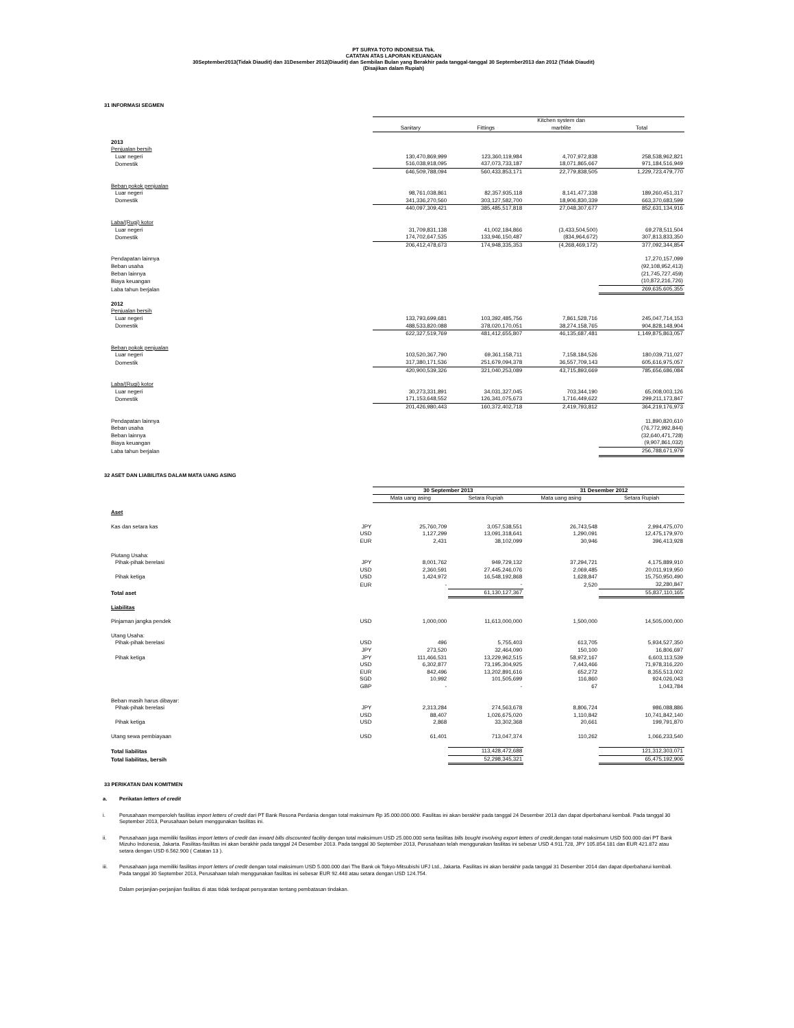PT SURYA TOTO INDONESIA Tbk.
CATATAN ATAS LAPORAN KEUANGAN
30September2013(Tidak Diaudit) dan 31Desember 2012(Diaudit) dan Sembilan Bulan yang Berakhir pada tanggal-tanggal 30 September2013 dan 2012 (Tidak Diaudit)
(Disajikan dalam Rupiah)
31 INFORMASI SEGMEN
| | | | Kitchen system dan | |
| --- | --- | --- | --- | --- |
| | Sanitary | Fittings | marblite | Total |
| 2013 | | | | |
| Penjualan bersih | | | | |
| Luar negeri | 130,470,869,999 | 123,360,119,984 | 4,707,972,838 | 258,538,962,821 |
| Domestik | 516,038,918,095 | 437,073,733,187 | 18,071,865,667 | 971,184,516,949 |
| | 646,509,788,094 | 560,433,853,171 | 22,779,838,505 | 1,229,723,479,770 |
| Beban pokok penjualan | | | | |
| Luar negeri | 98,761,038,861 | 82,357,935,118 | 8,141,477,338 | 189,260,451,317 |
| Domestik | 341,336,270,560 | 303,127,582,700 | 18,906,830,339 | 663,370,683,599 |
| | 440,097,309,421 | 385,485,517,818 | 27,048,307,677 | 852,631,134,916 |
| Laba/(Rugi) kotor | | | | |
| Luar negeri | 31,709,831,138 | 41,002,184,866 | (3,433,504,500) | 69,278,511,504 |
| Domestik | 174,702,647,535 | 133,946,150,487 | (834,964,672) | 307,813,833,350 |
| | 206,412,478,673 | 174,948,335,353 | (4,268,469,172) | 377,092,344,854 |
| Pendapatan lainnya | | | | 17,270,157,099 |
| Beban usaha | | | | (92,108,952,413) |
| Beban lainnya | | | | (21,745,727,459) |
| Biaya keuangan | | | | (10,872,216,726) |
| Laba tahun berjalan | | | | 269,635,605,355 |
| 2012 | | | | |
| Penjualan bersih | | | | |
| Luar negeri | 133,793,699,681 | 103,392,485,756 | 7,861,528,716 | 245,047,714,153 |
| Domestik | 488,533,820,088 | 378,020,170,051 | 38,274,158,765 | 904,828,148,904 |
| | 622,327,519,769 | 481,412,655,807 | 46,135,687,481 | 1,149,875,863,057 |
| Beban pokok penjualan | | | | |
| Luar negeri | 103,520,367,790 | 69,361,158,711 | 7,158,184,526 | 180,039,711,027 |
| Domestik | 317,380,171,536 | 251,679,094,378 | 36,557,709,143 | 605,616,975,057 |
| | 420,900,539,326 | 321,040,253,089 | 43,715,893,669 | 785,656,686,084 |
| Laba/(Rugi) kotor | | | | |
| Luar negeri | 30,273,331,891 | 34,031,327,045 | 703,344,190 | 65,008,003,126 |
| Domestik | 171,153,648,552 | 126,341,075,673 | 1,716,449,622 | 299,211,173,847 |
| | 201,426,980,443 | 160,372,402,718 | 2,419,793,812 | 364,219,176,973 |
| Pendapatan lainnya | | | | 11,890,820,610 |
| Beban usaha | | | | (76,772,992,844) |
| Beban lainnya | | | | (32,640,471,728) |
| Biaya keuangan | | | | (9,907,861,032) |
| Laba tahun berjalan | | | | 256,788,671,979 |
32 ASET DAN LIABILITAS DALAM MATA UANG ASING
| | | 30 September 2013 | | 31 Desember 2012 | |
| --- | --- | --- | --- | --- | --- |
| | | Mata uang asing | Setara Rupiah | Mata uang asing | Setara Rupiah |
| Aset | | | | | |
| Kas dan setara kas | JPY | 25,760,709 | 3,057,538,551 | 26,743,548 | 2,994,475,070 |
| | USD | 1,127,299 | 13,091,318,641 | 1,290,091 | 12,475,179,970 |
| | EUR | 2,431 | 38,102,099 | 30,946 | 396,413,928 |
| Piutang Usaha: | | | | | |
| Pihak-pihak berelasi | JPY | 8,001,762 | 949,729,132 | 37,294,721 | 4,175,889,910 |
| | USD | 2,360,591 | 27,445,246,076 | 2,069,485 | 20,011,919,950 |
| Pihak ketiga | USD | 1,424,972 | 16,548,192,868 | 1,628,847 | 15,750,950,490 |
| | EUR | - | - | 2,520 | 32,280,847 |
| Total aset | | | 61,130,127,367 | | 55,837,110,165 |
| Liabilitas | | | | | |
| Pinjaman jangka pendek | USD | 1,000,000 | 11,613,000,000 | 1,500,000 | 14,505,000,000 |
| Utang Usaha: | | | | | |
| Pihak-pihak berelasi | USD | 496 | 5,755,403 | 613,705 | 5,934,527,350 |
| | JPY | 273,520 | 32,464,090 | 150,100 | 16,806,697 |
| Pihak ketiga | JPY | 111,466,531 | 13,229,962,515 | 58,972,167 | 6,603,113,539 |
| | USD | 6,302,877 | 73,195,304,925 | 7,443,466 | 71,978,316,220 |
| | EUR | 842,496 | 13,202,891,616 | 652,272 | 8,355,513,002 |
| | SGD | 10,992 | 101,505,699 | 116,860 | 924,026,043 |
| | GBP | - | - | 67 | 1,043,784 |
| Beban masih harus dibayar: | | | | | |
| Pihak-pihak berelasi | JPY | 2,313,284 | 274,563,678 | 8,806,724 | 986,088,886 |
| | USD | 88,407 | 1,026,675,020 | 1,110,842 | 10,741,842,140 |
| Pihak ketiga | USD | 2,868 | 33,302,368 | 20,661 | 199,791,870 |
| Utang sewa pembiayaan | USD | 61,401 | 713,047,374 | 110,262 | 1,066,233,540 |
| Total liabilitas | | | 113,428,472,688 | | 121,312,303,071 |
| Total liabilitas, bersih | | | 52,298,345,321 | | 65,475,192,906 |
33 PERIKATAN DAN KOMITMEN
a. Perikatan letters of credit
i. Perusahaan memperoleh fasilitas import letters of credit dari PT Bank Resona Perdania dengan total maksimum Rp 35.000.000.000. Fasilitas ini akan berakhir pada tanggal 24 Desember 2013 dan dapat diperbaharui kembali. Pada tanggal 30 September 2013, Perusahaan belum menggunakan fasilitas ini.
ii. Perusahaan juga memiliki fasilitas import letters of credit dan inward bills discounted facility dengan total maksimum USD 25.000.000 serta fasilitas bills bought involving export letters of credit,dengan total maksimum USD 500.000 dari PT Bank Mizuho Indonesia, Jakarta. Fasilitas-fasilitas ini akan berakhir pada tanggal 24 Desember 2013. Pada tanggal 30 September 2013, Perusahaan telah menggunakan fasilitas ini sebesar USD 4.911.728, JPY 105.854.181 dan EUR 421.872 atau setara dengan USD 6.562.900 ( Catatan 13 ).
iii. Perusahaan juga memiliki fasilitas import letters of credit dengan total maksimum USD 5.000.000 dari The Bank ok Tokyo-Mitsubishi UFJ Ltd., Jakarta. Fasilitas ini akan berakhir pada tanggal 31 Desember 2014 dan dapat diperbaharui kembali. Pada tanggal 30 September 2013, Perusahaan telah menggunakan fasilitas ini sebesar EUR 92.448 atau setara dengan USD 124.754.
Dalam perjanjian-perjanjian fasilitas di atas tidak terdapat persyaratan tentang pembatasan tindakan.